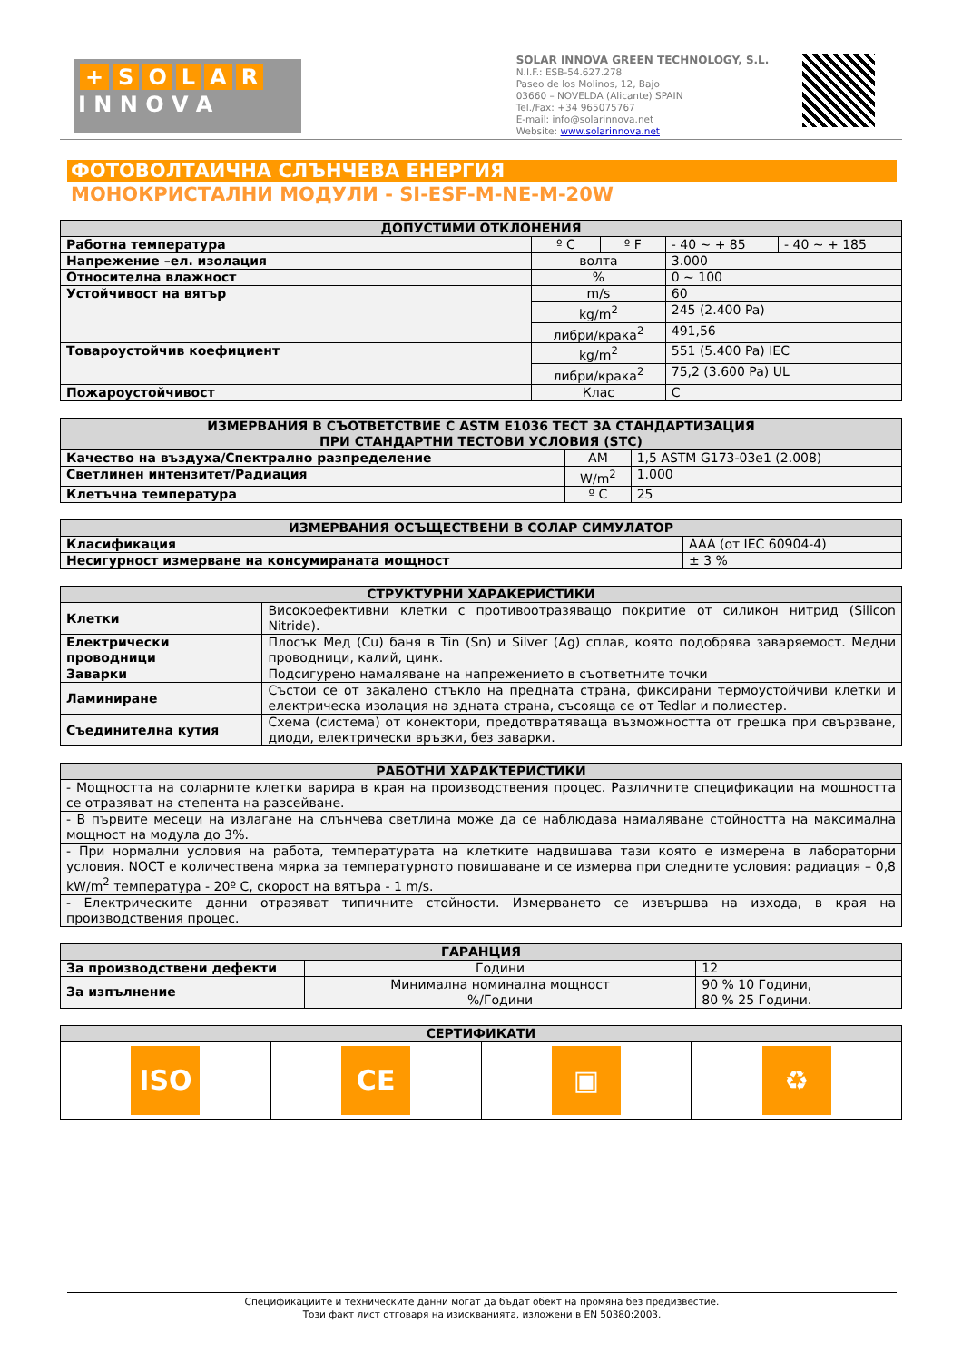+ SOLAR
I N N O V A
SOLAR INNOVA GREEN TECHNOLOGY, S.L.
N.I.F.: ESB-54.627.278
Paseo de los Molinos, 12, Bajo
03660 – NOVELDA (Alicante) SPAIN
Tel./Fax: +34 965075767
E-mail: info@solarinnova.net
Website: www.solarinnova.net
ФОТОВОЛТАИЧНА СЛЪНЧЕВА ЕНЕРГИЯ
МОНОКРИСТАЛНИ МОДУЛИ - SI-ESF-M-NE-M-20W
| ДОПУСТИМИ ОТКЛОНЕНИЯ | | | | |
| --- | --- | --- | --- | --- |
| Работна температура | º C | º F | - 40 ~ + 85 | - 40 ~ + 185 |
| Напрежение –ел. изолация | волта | | 3.000 | |
| Относителна влажност | % | | 0 ~ 100 | |
| Устойчивост на вятър | m/s | | 60 | |
| | kg/m<sup>2</sup> | | 245 (2.400 Pa) | |
| | либри/крака<sup>2</sup> | | 491,56 | |
| Товароустойчив коефициент | kg/m<sup>2</sup> | | 551 (5.400 Pa) IEC | |
| | либри/крака<sup>2</sup> | | 75,2 (3.600 Pa) UL | |
| Пожароустойчивост | Клас | | C | |
| ИЗМЕРВАНИЯ В СЪОТВЕТСТВИЕ С ASTM E1036 ТЕСТ ЗА СТАНДАРТИЗАЦИЯ ПРИ СТАНДАРТНИ ТЕСТОВИ УСЛОВИЯ (STC) | | |
| --- | --- | --- |
| Качество на въздуха/Спектрално разпределение | AM | 1,5 ASTM G173-03e1 (2.008) |
| Светлинен интензитет/Радиация | W/m<sup>2</sup> | 1.000 |
| Клетъчна температура | º C | 25 |
| ИЗМЕРВАНИЯ ОСЪЩЕСТВЕНИ В СОЛАР СИМУЛАТОР | |
| --- | --- |
| Класификация | AAA (от IEC 60904-4) |
| Несигурност измерване на консумираната мощност | ± 3 % |
| СТРУКТУРНИ ХАРАКЕРИСТИКИ | |
| --- | --- |
| Клетки | Високоефективни клетки с противоотразяващо покритие от силикон нитрид (Silicon Nitride). |
| Електрически проводници | Плосък Мед (Cu) баня в Tin (Sn) и Silver (Ag) сплав, която подобрява заваряемост. Медни проводници, калий, цинк. |
| Заварки | Подсигурено намаляване на напрежението в съответните точки |
| Ламиниране | Състои се от закалено стъкло на предната страна, фиксирани термоустойчиви клетки и електрическа изолация на здната страна, съсояща се от Tedlar и полиестер. |
| Съединителна кутия | Схема (система) от конектори, предотвратяваща възможността от грешка при свързване, диоди, електрически връзки, без заварки. |
| РАБОТНИ ХАРАКТЕРИСТИКИ |
| --- |
| - Мощността на соларните клетки варира в края на производствения процес. Различните спецификации на мощността се отразяват на степента на разсейване. |
| - В първите месеци на излагане на слънчева светлина може да се наблюдава намаляване стойността на максимална мощност на модула до 3%. |
| - При нормални условия на работа, температурата на клетките надвишава тази която е измерена в лабораторни условия. NOCT е количествена мярка за температурното повишаване и се измерва при следните условия: радиация – 0,8 kW/m<sup>2</sup> температура - 20º C, скорост на вятъра - 1 m/s. |
| - Електрическите данни отразяват типичните стойности. Измерването се извършва на изхода, в края на производствения процес. |
| ГАРАНЦИЯ | | |
| --- | --- | --- |
| За производствени дефекти | Години | 12 |
| За изпълнение | Минимална номинална мощност %/Години | 90 % 10 Години, 80 % 25 Години. |
| СЕРТИФИКАТИ | | | |
| --- | --- | --- | --- |
| ISO | CE | ▣ | ♻ |
Спецификациите и техническите данни могат да бъдат обект на промяна без предизвестие.
Този факт лист отговаря на изискванията, изложени в EN 50380:2003.